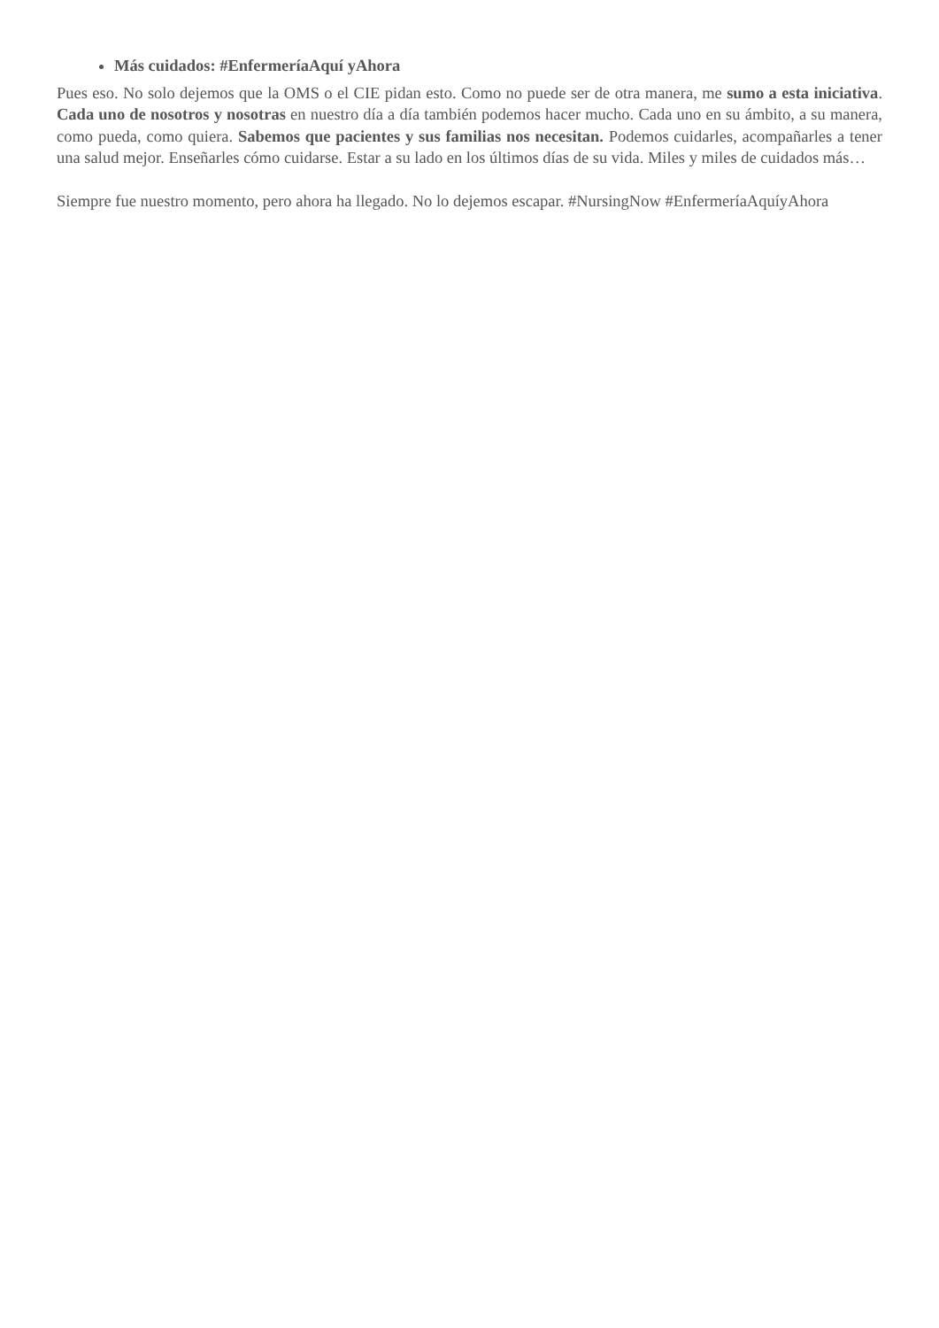Más cuidados: #EnfermeríaAquí yAhora
Pues eso. No solo dejemos que la OMS o el CIE pidan esto. Como no puede ser de otra manera, me sumo a esta iniciativa. Cada uno de nosotros y nosotras en nuestro día a día también podemos hacer mucho. Cada uno en su ámbito, a su manera, como pueda, como quiera. Sabemos que pacientes y sus familias nos necesitan. Podemos cuidarles, acompañarles a tener una salud mejor. Enseñarles cómo cuidarse. Estar a su lado en los últimos días de su vida. Miles y miles de cuidados más…
Siempre fue nuestro momento, pero ahora ha llegado. No lo dejemos escapar. #NursingNow #EnfermeríaAquíyAhora